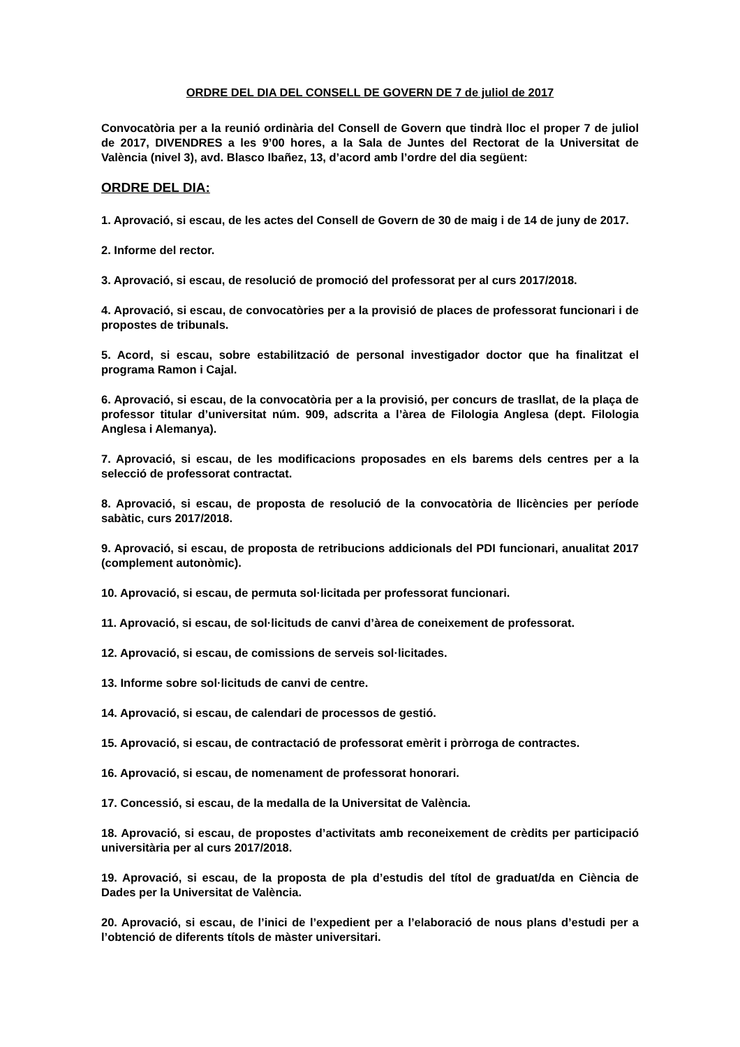ORDRE DEL DIA DEL CONSELL DE GOVERN DE 7 de juliol de 2017
Convocatòria per a la reunió ordinària del Consell de Govern que tindrà lloc el proper 7 de juliol de 2017, DIVENDRES a les 9’00 hores, a la Sala de Juntes del Rectorat de la Universitat de València (nivel 3), avd. Blasco Ibañez, 13, d’acord amb l’ordre del dia següent:
ORDRE DEL DIA:
1. Aprovació, si escau, de les actes del Consell de Govern de 30 de maig i de 14 de juny de 2017.
2. Informe del rector.
3. Aprovació, si escau, de resolució de promoció del professorat per al curs 2017/2018.
4. Aprovació, si escau, de convocatòries per a la provisió de places de professorat funcionari i de propostes de tribunals.
5. Acord, si escau, sobre estabilització de personal investigador doctor que ha finalitzat el programa Ramon i Cajal.
6. Aprovació, si escau, de la convocatòria per a la provisió, per concurs de trasllat, de la plaça de professor titular d’universitat núm. 909, adscrita a l’àrea de Filologia Anglesa (dept. Filologia Anglesa i Alemanya).
7. Aprovació, si escau, de les modificacions proposades en els barems dels centres per a la selecció de professorat contractat.
8. Aprovació, si escau, de proposta de resolució de la convocatòria de llicències per període sabàtic, curs 2017/2018.
9. Aprovació, si escau, de proposta de retribucions addicionals del PDI funcionari, anualitat 2017 (complement autonòmic).
10. Aprovació, si escau, de permuta sol·licitada per professorat funcionari.
11. Aprovació, si escau, de sol·licituds de canvi d’àrea de coneixement de professorat.
12. Aprovació, si escau, de comissions de serveis sol·licitades.
13. Informe sobre sol·licituds de canvi de centre.
14. Aprovació, si escau, de calendari de processos de gestió.
15. Aprovació, si escau, de contractació de professorat emèrit i pròrroga de contractes.
16. Aprovació, si escau, de nomenament de professorat honorari.
17. Concessió, si escau, de la medalla de la Universitat de València.
18. Aprovació, si escau, de propostes d’activitats amb reconeixement de crèdits per participació universitària per al curs 2017/2018.
19. Aprovació, si escau, de la proposta de pla d’estudis del títol de graduat/da en Ciència de Dades per la Universitat de València.
20. Aprovació, si escau, de l’inici de l’expedient per a l’elaboració de nous plans d’estudi per a l’obtenció de diferents títols de màster universitari.